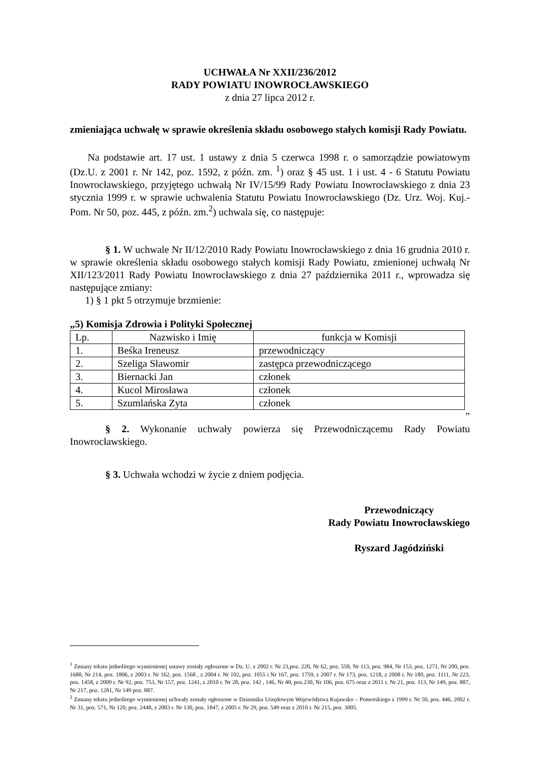UCHWAŁA Nr XXII/236/2012
RADY POWIATU INOWROCŁAWSKIEGO
z dnia 27 lipca 2012 r.
zmieniająca uchwałę w sprawie określenia składu osobowego stałych komisji Rady Powiatu.
Na podstawie art. 17 ust. 1 ustawy z dnia 5 czerwca 1998 r. o samorządzie powiatowym (Dz.U. z 2001 r. Nr 142, poz. 1592, z późn. zm. <sup>1</sup>) oraz § 45 ust. 1 i ust. 4 - 6 Statutu Powiatu Inowrocławskiego, przyjętego uchwałą Nr IV/15/99 Rady Powiatu Inowrocławskiego z dnia 23 stycznia 1999 r. w sprawie uchwalenia Statutu Powiatu Inowrocławskiego (Dz. Urz. Woj. Kuj.-Pom. Nr 50, poz. 445, z późn. zm.<sup>2</sup>) uchwala się, co następuje:
§ 1. W uchwale Nr II/12/2010 Rady Powiatu Inowrocławskiego z dnia 16 grudnia 2010 r. w sprawie określenia składu osobowego stałych komisji Rady Powiatu, zmienionej uchwałą Nr XII/123/2011 Rady Powiatu Inowrocławskiego z dnia 27 października 2011 r., wprowadza się następujące zmiany:
1) § 1 pkt 5 otrzymuje brzmienie:
„5) Komisja Zdrowia i Polityki Społecznej
| Lp. | Nazwisko i Imię | funkcja w Komisji |
| --- | --- | --- |
| 1. | Beśka Ireneusz | przewodniczący |
| 2. | Szeliga Sławomir | zastępca przewodniczącego |
| 3. | Biernacki Jan | członek |
| 4. | Kucol Mirosława | członek |
| 5. | Szumlańska Zyta | członek |
”
§ 2. Wykonanie uchwały powierza się Przewodniczącemu Rady Powiatu Inowrocławskiego.
§ 3. Uchwała wchodzi w życie z dniem podjęcia.
Przewodniczący
Rady Powiatu Inowrocławskiego
Ryszard Jagódziński
<sup>1</sup> Zmiany tekstu jednolitego wymienionej ustawy zostały ogłoszone w Dz. U. z 2002 r. Nr 23,poz. 220, Nr 62, poz. 558, Nr 113, poz. 984, Nr 153, poz. 1271, Nr 200, poz. 1688, Nr 214, poz. 1806, z 2003 r. Nr 162, poz. 1568 , z 2004 r. Nr 102, poz. 1055 i Nr 167, poz. 1759, z 2007 r. Nr 173, poz. 1218, z 2008 r. Nr 180, poz. 1111, Nr 223, poz. 1458, z 2009 r. Nr 92, poz. 753, Nr 157, poz. 1241, z 2010 r. Nr 28, poz. 142 , 146, Nr 40, poz.230, Nr 106, poz. 675 oraz z 2011 r. Nr 21, poz. 113, Nr 149, poz. 887, Nr 217, poz. 1281, Nr 149 poz. 887.
<sup>2</sup> Zmiany tekstu jednolitego wymienionej uchwały zostały ogłoszone w Dzienniku Urzędowym Województwa Kujawsko – Pomorskiego z 1999 r. Nr 50, poz. 446, 2002 r. Nr 31, poz. 571, Nr 120, poz. 2448, z 2003 r. Nr 130, poz. 1847, z 2005 r. Nr 29, poz. 549 oraz z 2010 r. Nr 215, poz. 3005.